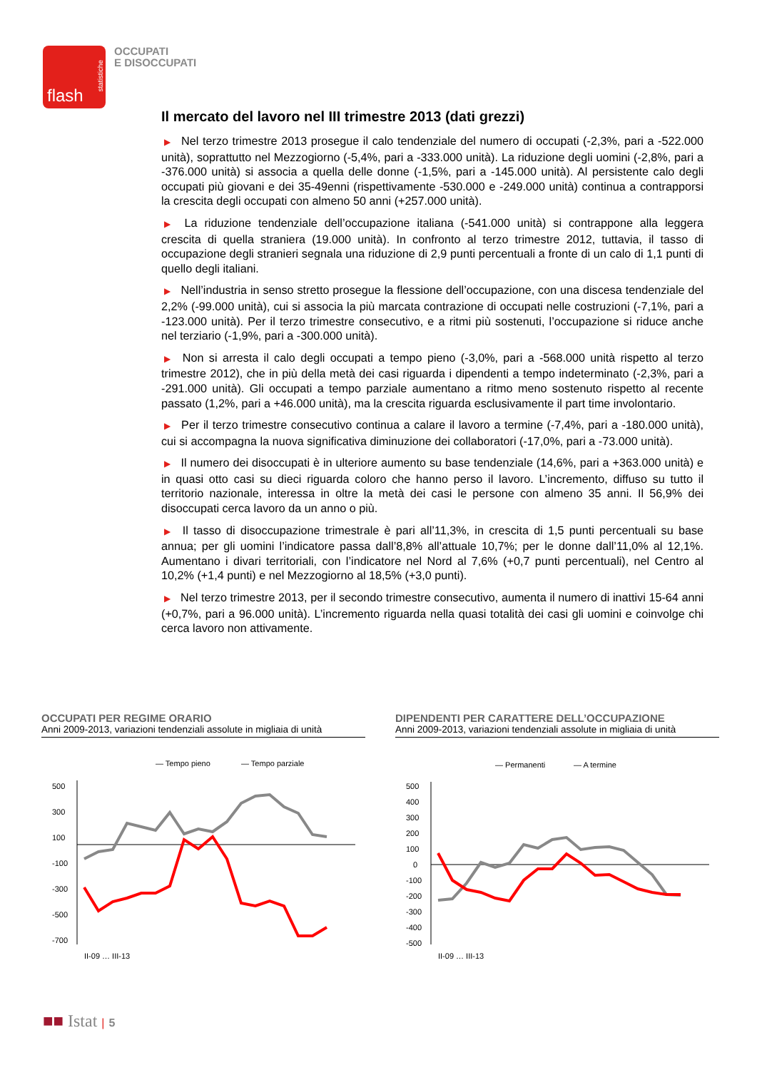flash
statistiche
OCCUPATI
E DISOCCUPATI
Il mercato del lavoro nel III trimestre 2013 (dati grezzi)
▶ Nel terzo trimestre 2013 prosegue il calo tendenziale del numero di occupati (-2,3%, pari a -522.000 unità), soprattutto nel Mezzogiorno (-5,4%, pari a -333.000 unità). La riduzione degli uomini (-2,8%, pari a -376.000 unità) si associa a quella delle donne (-1,5%, pari a -145.000 unità). Al persistente calo degli occupati più giovani e dei 35-49enni (rispettivamente -530.000 e -249.000 unità) continua a contrapporsi la crescita degli occupati con almeno 50 anni (+257.000 unità).
▶ La riduzione tendenziale dell’occupazione italiana (-541.000 unità) si contrappone alla leggera crescita di quella straniera (19.000 unità). In confronto al terzo trimestre 2012, tuttavia, il tasso di occupazione degli stranieri segnala una riduzione di 2,9 punti percentuali a fronte di un calo di 1,1 punti di quello degli italiani.
▶ Nell’industria in senso stretto prosegue la flessione dell’occupazione, con una discesa tendenziale del 2,2% (-99.000 unità), cui si associa la più marcata contrazione di occupati nelle costruzioni (-7,1%, pari a -123.000 unità). Per il terzo trimestre consecutivo, e a ritmi più sostenuti, l’occupazione si riduce anche nel terziario (-1,9%, pari a -300.000 unità).
▶ Non si arresta il calo degli occupati a tempo pieno (-3,0%, pari a -568.000 unità rispetto al terzo trimestre 2012), che in più della metà dei casi riguarda i dipendenti a tempo indeterminato (-2,3%, pari a -291.000 unità). Gli occupati a tempo parziale aumentano a ritmo meno sostenuto rispetto al recente passato (1,2%, pari a +46.000 unità), ma la crescita riguarda esclusivamente il part time involontario.
▶ Per il terzo trimestre consecutivo continua a calare il lavoro a termine (-7,4%, pari a -180.000 unità), cui si accompagna la nuova significativa diminuzione dei collaboratori (-17,0%, pari a -73.000 unità).
▶ Il numero dei disoccupati è in ulteriore aumento su base tendenziale (14,6%, pari a +363.000 unità) e in quasi otto casi su dieci riguarda coloro che hanno perso il lavoro. L’incremento, diffuso su tutto il territorio nazionale, interessa in oltre la metà dei casi le persone con almeno 35 anni. Il 56,9% dei disoccupati cerca lavoro da un anno o più.
▶ Il tasso di disoccupazione trimestrale è pari all’11,3%, in crescita di 1,5 punti percentuali su base annua; per gli uomini l’indicatore passa dall’8,8% all’attuale 10,7%; per le donne dall’11,0% al 12,1%. Aumentano i divari territoriali, con l’indicatore nel Nord al 7,6% (+0,7 punti percentuali), nel Centro al 10,2% (+1,4 punti) e nel Mezzogiorno al 18,5% (+3,0 punti).
▶ Nel terzo trimestre 2013, per il secondo trimestre consecutivo, aumenta il numero di inattivi 15-64 anni (+0,7%, pari a 96.000 unità). L’incremento riguarda nella quasi totalità dei casi gli uomini e coinvolge chi cerca lavoro non attivamente.
OCCUPATI PER REGIME ORARIO
Anni 2009-2013, variazioni tendenziali assolute in migliaia di unità
— Tempo pieno
— Tempo parziale
500
300
100
-100
-300
-500
-700
II-09 … III-13
DIPENDENTI PER CARATTERE DELL’OCCUPAZIONE
Anni 2009-2013, variazioni tendenziali assolute in migliaia di unità
— Permanenti
— A termine
500
400
300
200
100
0
-100
-200
-300
-400
-500
II-09 … III-13
■■ Istat | 5